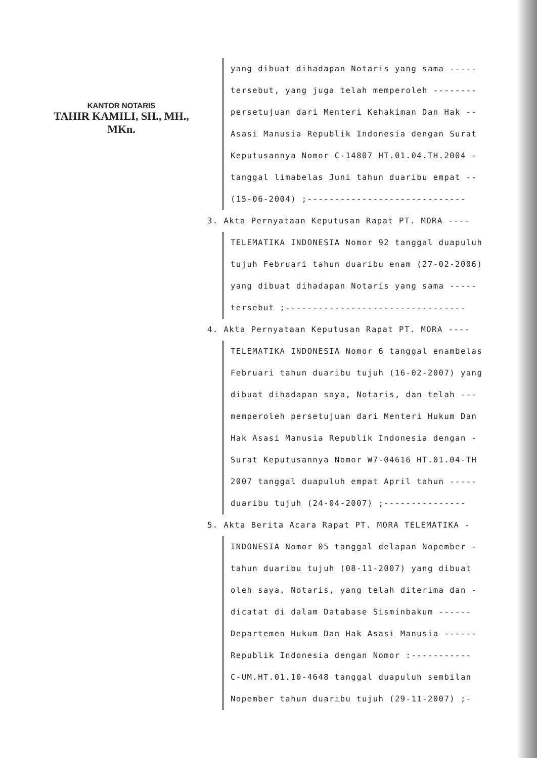KANTOR NOTARIS
TAHIR KAMILI, SH., MH., MKn.
yang dibuat dihadapan Notaris yang sama -----
tersebut, yang juga telah memperoleh --------
persetujuan dari Menteri Kehakiman Dan Hak --
Asasi Manusia Republik Indonesia dengan Surat
Keputusannya Nomor C-14807 HT.01.04.TH.2004 -
tanggal limabelas Juni tahun duaribu empat --
(15-06-2004) ;-----------------------------
3. Akta Pernyataan Keputusan Rapat PT. MORA ----
TELEMATIKA INDONESIA Nomor 92 tanggal duapuluh
tujuh Februari tahun duaribu enam (27-02-2006)
yang dibuat dihadapan Notaris yang sama -----
tersebut ;---------------------------------
4. Akta Pernyataan Keputusan Rapat PT. MORA ----
TELEMATIKA INDONESIA Nomor 6 tanggal enambelas
Februari tahun duaribu tujuh (16-02-2007) yang
dibuat dihadapan saya, Notaris, dan telah ---
memperoleh persetujuan dari Menteri Hukum Dan
Hak Asasi Manusia Republik Indonesia dengan -
Surat Keputusannya Nomor W7-04616 HT.01.04-TH
2007 tanggal duapuluh empat April tahun -----
duaribu tujuh (24-04-2007) ;---------------
5. Akta Berita Acara Rapat PT. MORA TELEMATIKA -
INDONESIA Nomor 05 tanggal delapan Nopember -
tahun duaribu tujuh (08-11-2007) yang dibuat
oleh saya, Notaris, yang telah diterima dan -
dicatat di dalam Database Sisminbakum ------
Departemen Hukum Dan Hak Asasi Manusia ------
Republik Indonesia dengan Nomor :-----------
C-UM.HT.01.10-4648 tanggal duapuluh sembilan
Nopember tahun duaribu tujuh (29-11-2007) ;-